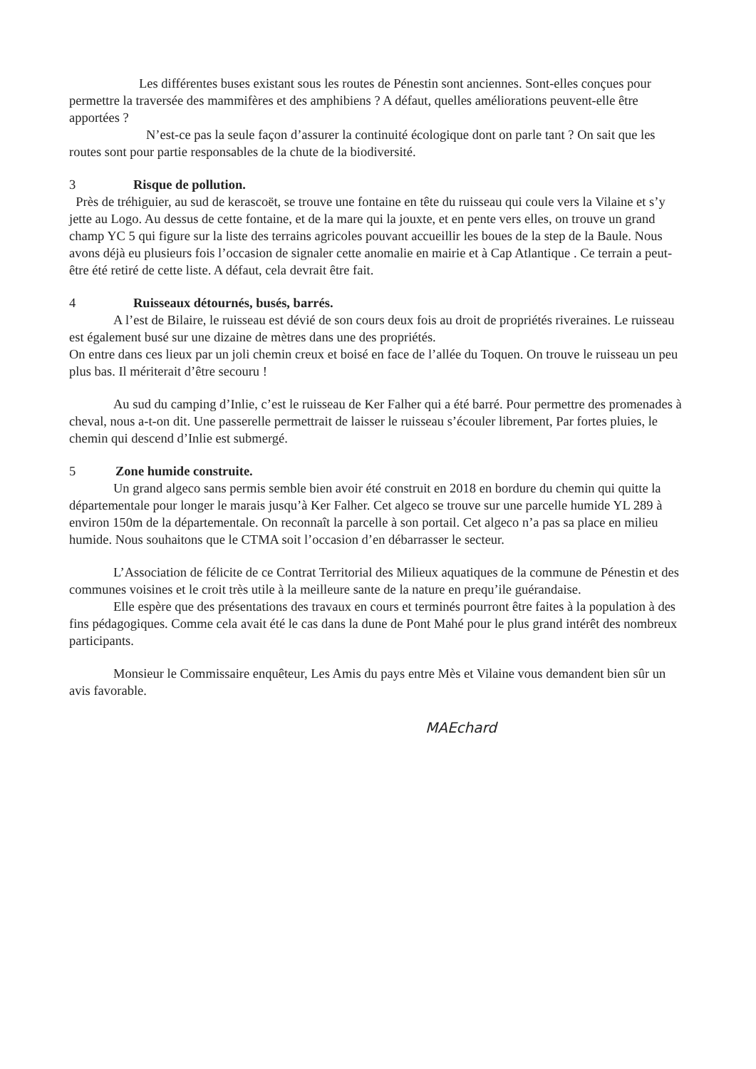Les différentes buses existant sous les routes de Pénestin sont anciennes. Sont-elles conçues pour permettre la traversée des mammifères et des amphibiens ? A défaut, quelles améliorations peuvent-elle être apportées ?
N’est-ce pas la seule façon d’assurer la continuité écologique dont on parle tant ? On sait que les routes sont pour partie responsables de la chute de la biodiversité.
3 Risque de pollution.
Près de tréhiguier, au sud de kerascoët, se trouve une fontaine en tête du ruisseau qui coule vers la Vilaine et s’y jette au Logo. Au dessus de cette fontaine, et de la mare qui la jouxte, et en pente vers elles, on trouve un grand champ YC 5 qui figure sur la liste des terrains agricoles pouvant accueillir les boues de la step de la Baule. Nous avons déjà eu plusieurs fois l’occasion de signaler cette anomalie en mairie et à Cap Atlantique . Ce terrain a peut-être été retiré de cette liste. A défaut, cela devrait être fait.
4 Ruisseaux détournés, busés, barrés.
A l’est de Bilaire, le ruisseau est dévié de son cours deux fois au droit de propriétés riveraines. Le ruisseau est également busé sur une dizaine de mètres dans une des propriétés.
On entre dans ces lieux par un joli chemin creux et boisé en face de l’allée du Toquen. On trouve le ruisseau un peu plus bas. Il mériterait d’être secouru !
Au sud du camping d’Inlie, c’est le ruisseau de Ker Falher qui a été barré. Pour permettre des promenades à cheval, nous a-t-on dit. Une passerelle permettrait de laisser le ruisseau s’écouler librement, Par fortes pluies, le chemin qui descend d’Inlie est submergé.
5 Zone humide construite.
Un grand algeco sans permis semble bien avoir été construit en 2018 en bordure du chemin qui quitte la départementale pour longer le marais jusqu’à Ker Falher. Cet algeco se trouve sur une parcelle humide YL 289 à environ 150m de la départementale. On reconnaît la parcelle à son portail. Cet algeco n’a pas sa place en milieu humide. Nous souhaitons que le CTMA soit l’occasion d’en débarrasser le secteur.
L’Association de félicite de ce Contrat Territorial des Milieux aquatiques de la commune de Pénestin et des communes voisines et le croit très utile à la meilleure sante de la nature en prequ’ile guérandaise.
Elle espère que des présentations des travaux en cours et terminés pourront être faites à la population à des fins pédagogiques. Comme cela avait été le cas dans la dune de Pont Mahé pour le plus grand intérêt des nombreux participants.
Monsieur le Commissaire enquêteur, Les Amis du pays entre Mès et Vilaine vous demandent bien sûr un avis favorable.
MAEchard